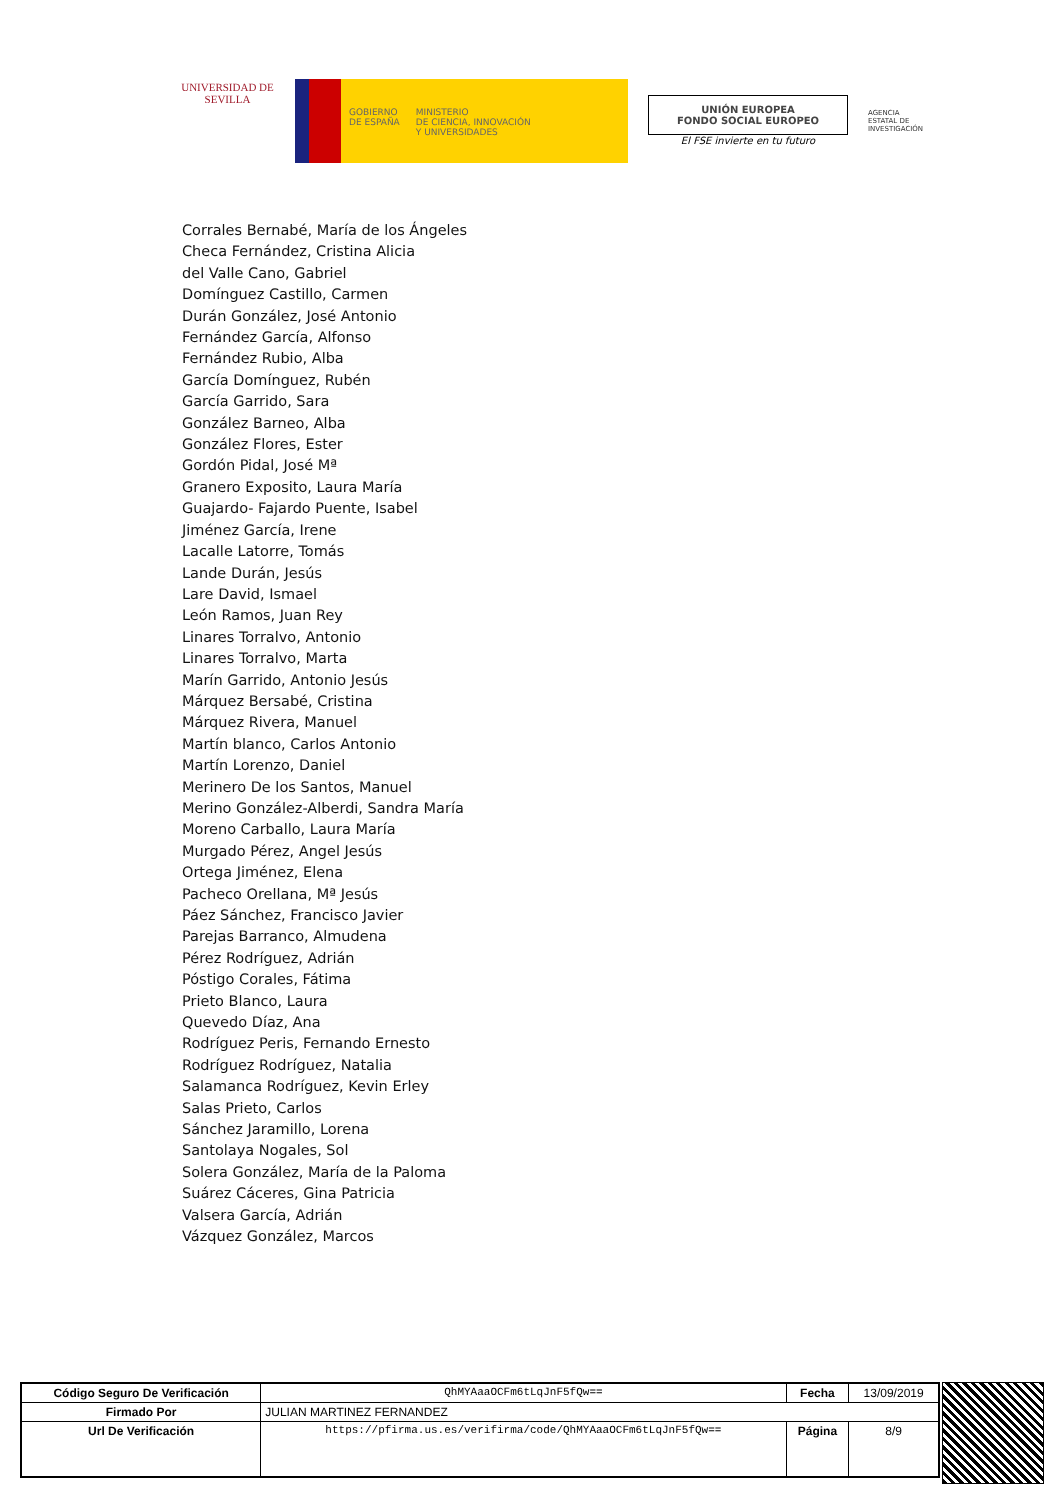UNIVERSIDAD DE SEVILLA
GOBIERNO
DE ESPAÑA
MINISTERIO
DE CIENCIA, INNOVACIÓN
Y UNIVERSIDADES
UNIÓN EUROPEA
FONDO SOCIAL EUROPEO
El FSE invierte en tu futuro
AGENCIA ESTATAL DE INVESTIGACIÓN
Corrales Bernabé, María de los Ángeles
Checa Fernández, Cristina Alicia
del Valle Cano, Gabriel
Domínguez Castillo, Carmen
Durán González, José Antonio
Fernández García, Alfonso
Fernández Rubio, Alba
García Domínguez, Rubén
García Garrido, Sara
González Barneo, Alba
González Flores, Ester
Gordón Pidal, José Mª
Granero Exposito, Laura María
Guajardo- Fajardo Puente, Isabel
Jiménez García, Irene
Lacalle Latorre, Tomás
Lande Durán, Jesús
Lare David, Ismael
León Ramos, Juan Rey
Linares Torralvo, Antonio
Linares Torralvo, Marta
Marín Garrido, Antonio Jesús
Márquez Bersabé, Cristina
Márquez Rivera, Manuel
Martín blanco, Carlos Antonio
Martín Lorenzo, Daniel
Merinero De los Santos, Manuel
Merino González-Alberdi, Sandra María
Moreno Carballo, Laura María
Murgado Pérez, Angel Jesús
Ortega Jiménez, Elena
Pacheco Orellana, Mª Jesús
Páez Sánchez, Francisco Javier
Parejas Barranco, Almudena
Pérez Rodríguez, Adrián
Póstigo Corales, Fátima
Prieto Blanco, Laura
Quevedo Díaz, Ana
Rodríguez Peris, Fernando Ernesto
Rodríguez Rodríguez, Natalia
Salamanca Rodríguez, Kevin Erley
Salas Prieto, Carlos
Sánchez Jaramillo, Lorena
Santolaya Nogales, Sol
Solera González, María de la Paloma
Suárez Cáceres, Gina Patricia
Valsera García, Adrián
Vázquez González, Marcos
| Código Seguro De Verificación | QhMYAaaOCFm6tLqJnF5fQw== | Fecha | 13/09/2019 |
| Firmado Por | JULIAN MARTINEZ FERNANDEZ | | |
| Url De Verificación | https://pfirma.us.es/verifirma/code/QhMYAaaOCFm6tLqJnF5fQw== | Página | 8/9 |